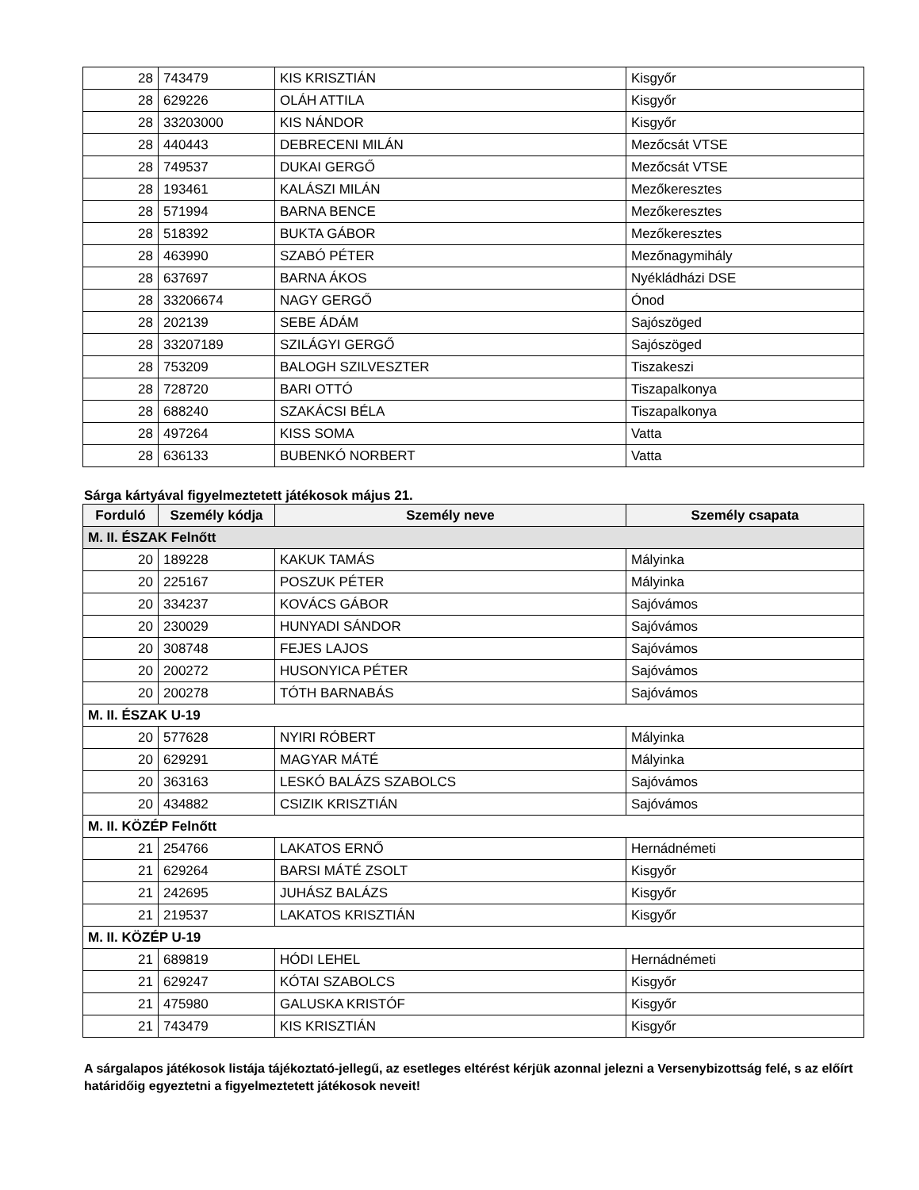| 28 | 743479 | KIS KRISZTIÁN | Kisgyőr |
| 28 | 629226 | OLÁH ATTILA | Kisgyőr |
| 28 | 33203000 | KIS NÁNDOR | Kisgyőr |
| 28 | 440443 | DEBRECENI MILÁN | Mezőcsát VTSE |
| 28 | 749537 | DUKAI GERGŐ | Mezőcsát VTSE |
| 28 | 193461 | KALÁSZI MILÁN | Mezőkeresztes |
| 28 | 571994 | BARNA BENCE | Mezőkeresztes |
| 28 | 518392 | BUKTA GÁBOR | Mezőkeresztes |
| 28 | 463990 | SZABÓ PÉTER | Mezőnagymihály |
| 28 | 637697 | BARNA ÁKOS | Nyékládházi DSE |
| 28 | 33206674 | NAGY GERGŐ | Ónod |
| 28 | 202139 | SEBE ÁDÁM | Sajószöged |
| 28 | 33207189 | SZILÁGYI GERGŐ | Sajószöged |
| 28 | 753209 | BALOGH SZILVESZTER | Tiszakeszi |
| 28 | 728720 | BARI OTTÓ | Tiszapalkonya |
| 28 | 688240 | SZAKÁCSI BÉLA | Tiszapalkonya |
| 28 | 497264 | KISS SOMA | Vatta |
| 28 | 636133 | BUBENKÓ NORBERT | Vatta |
Sárga kártyával figyelmeztetett játékosok május 21.
| Forduló | Személy kódja | Személy neve | Személy csapata |
| --- | --- | --- | --- |
| M. II. ÉSZAK Felnőtt | | | |
| 20 | 189228 | KAKUK TAMÁS | Mályinka |
| 20 | 225167 | POSZUK PÉTER | Mályinka |
| 20 | 334237 | KOVÁCS GÁBOR | Sajóvámos |
| 20 | 230029 | HUNYADI SÁNDOR | Sajóvámos |
| 20 | 308748 | FEJES LAJOS | Sajóvámos |
| 20 | 200272 | HUSONYICA PÉTER | Sajóvámos |
| 20 | 200278 | TÓTH BARNABÁS | Sajóvámos |
| M. II. ÉSZAK U-19 | | | |
| 20 | 577628 | NYIRI RÓBERT | Mályinka |
| 20 | 629291 | MAGYAR MÁTÉ | Mályinka |
| 20 | 363163 | LESKÓ BALÁZS SZABOLCS | Sajóvámos |
| 20 | 434882 | CSIZIK KRISZTIÁN | Sajóvámos |
| M. II. KÖZÉP Felnőtt | | | |
| 21 | 254766 | LAKATOS ERNŐ | Hernádnémeti |
| 21 | 629264 | BARSI MÁTÉ ZSOLT | Kisgyőr |
| 21 | 242695 | JUHÁSZ BALÁZS | Kisgyőr |
| 21 | 219537 | LAKATOS KRISZTIÁN | Kisgyőr |
| M. II. KÖZÉP U-19 | | | |
| 21 | 689819 | HÓDI LEHEL | Hernádnémeti |
| 21 | 629247 | KÓTAI SZABOLCS | Kisgyőr |
| 21 | 475980 | GALUSKA KRISTÓF | Kisgyőr |
| 21 | 743479 | KIS KRISZTIÁN | Kisgyőr |
A sárgalapos játékosok listája tájékoztató-jellegű, az esetleges eltérést kérjük azonnal jelezni a Versenybizottság felé, s az előírt határidőig egyeztetni a figyelmeztetett játékosok neveit!